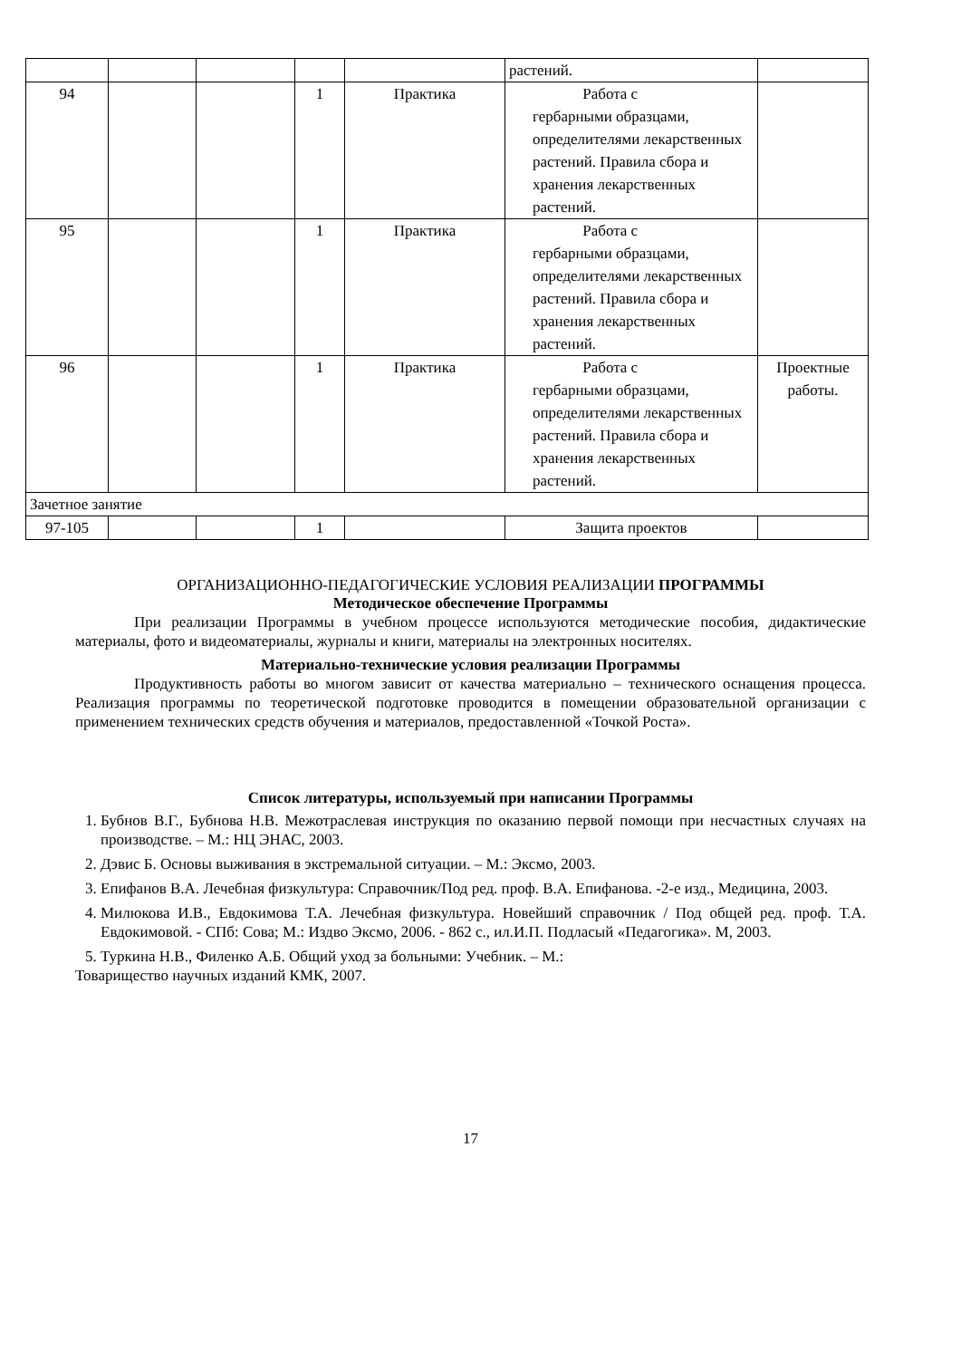| | | | | | растений. | |
| 94 | | | 1 | Практика | Работа с гербарными образцами, определителями лекарственных растений. Правила сбора и хранения лекарственных растений. | |
| 95 | | | 1 | Практика | Работа с гербарными образцами, определителями лекарственных растений. Правила сбора и хранения лекарственных растений. | |
| 96 | | | 1 | Практика | Работа с гербарными образцами, определителями лекарственных растений. Правила сбора и хранения лекарственных растений. | Проектные работы. |
| Зачетное занятие | | | | | | |
| 97-105 | | | 1 | | Защита проектов | |
ОРГАНИЗАЦИОННО-ПЕДАГОГИЧЕСКИЕ УСЛОВИЯ РЕАЛИЗАЦИИ ПРОГРАММЫ
Методическое обеспечение Программы
При реализации Программы в учебном процессе используются методические пособия, дидактические материалы, фото и видеоматериалы, журналы и книги, материалы на электронных носителях.
Материально-технические условия реализации Программы
Продуктивность работы во многом зависит от качества материально – технического оснащения процесса. Реализация программы по теоретической подготовке проводится в помещении образовательной организации с применением технических средств обучения и материалов, предоставленной «Точкой Роста».
Список литературы, используемый при написании Программы
1. Бубнов В.Г., Бубнова Н.В. Межотраслевая инструкция по оказанию первой помощи при несчастных случаях на производстве. – М.: НЦ ЭНАС, 2003.
2. Дэвис Б. Основы выживания в экстремальной ситуации. – М.: Эксмо, 2003.
3. Епифанов В.А. Лечебная физкультура: Справочник/Под ред. проф. В.А. Епифанова. -2-е изд., Медицина, 2003.
4. Милюкова И.В., Евдокимова Т.А. Лечебная физкультура. Новейший справочник / Под общей ред. проф. Т.А. Евдокимовой. - СПб: Сова; М.: Издво Эксмо, 2006. - 862 с., ил.И.П. Подласый «Педагогика». М, 2003.
5. Туркина Н.В., Филенко А.Б. Общий уход за больными: Учебник. – М.:
Товарищество научных изданий КМК, 2007.
17